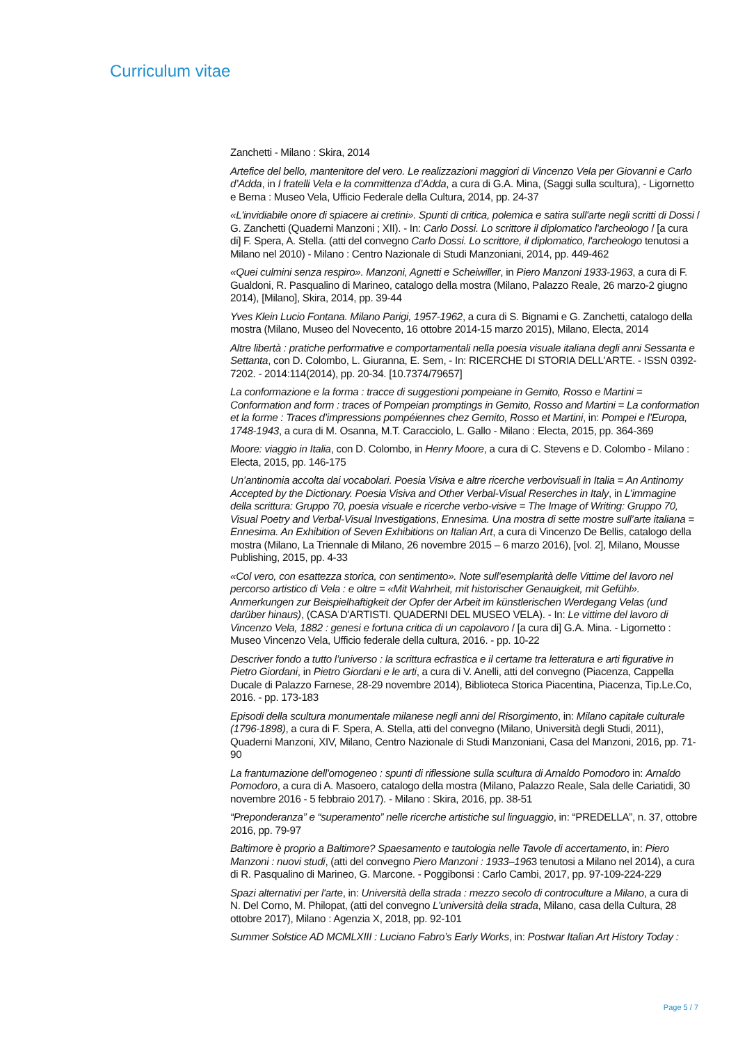Curriculum vitae
Zanchetti - Milano : Skira, 2014
Artefice del bello, mantenitore del vero. Le realizzazioni maggiori di Vincenzo Vela per Giovanni e Carlo d’Adda, in I fratelli Vela e la committenza d’Adda, a cura di G.A. Mina, (Saggi sulla scultura), - Ligornetto e Berna : Museo Vela, Ufficio Federale della Cultura, 2014, pp. 24-37
«L'invidiabile onore di spiacere ai cretini». Spunti di critica, polemica e satira sull'arte negli scritti di Dossi / G. Zanchetti (Quaderni Manzoni ; XII). - In: Carlo Dossi. Lo scrittore il diplomatico l'archeologo / [a cura di] F. Spera, A. Stella. (atti del convegno Carlo Dossi. Lo scrittore, il diplomatico, l'archeologo tenutosi a Milano nel 2010) - Milano : Centro Nazionale di Studi Manzoniani, 2014, pp. 449-462
«Quei culmini senza respiro». Manzoni, Agnetti e Scheiwiller, in Piero Manzoni 1933-1963, a cura di F. Gualdoni, R. Pasqualino di Marineo, catalogo della mostra (Milano, Palazzo Reale, 26 marzo-2 giugno 2014), [Milano], Skira, 2014, pp. 39-44
Yves Klein Lucio Fontana. Milano Parigi, 1957-1962, a cura di S. Bignami e G. Zanchetti, catalogo della mostra (Milano, Museo del Novecento, 16 ottobre 2014-15 marzo 2015), Milano, Electa, 2014
Altre libertà : pratiche performative e comportamentali nella poesia visuale italiana degli anni Sessanta e Settanta, con D. Colombo, L. Giuranna, E. Sem, - In: RICERCHE DI STORIA DELL'ARTE. - ISSN 0392-7202. - 2014:114(2014), pp. 20-34. [10.7374/79657]
La conformazione e la forma : tracce di suggestioni pompeiane in Gemito, Rosso e Martini = Conformation and form : traces of Pompeian promptings in Gemito, Rosso and Martini = La conformation et la forme : Traces d’impressions pompéiennes chez Gemito, Rosso et Martini, in: Pompei e l’Europa, 1748-1943, a cura di M. Osanna, M.T. Caracciolo, L. Gallo - Milano : Electa, 2015, pp. 364-369
Moore: viaggio in Italia, con D. Colombo, in Henry Moore, a cura di C. Stevens e D. Colombo - Milano : Electa, 2015, pp. 146-175
Un’antinomia accolta dai vocabolari. Poesia Visiva e altre ricerche verbovisuali in Italia = An Antinomy Accepted by the Dictionary. Poesia Visiva and Other Verbal-Visual Reserches in Italy, in L’immagine della scrittura: Gruppo 70, poesia visuale e ricerche verbo-visive = The Image of Writing: Gruppo 70, Visual Poetry and Verbal-Visual Investigations, Ennesima. Una mostra di sette mostre sull’arte italiana = Ennesima. An Exhibition of Seven Exhibitions on Italian Art, a cura di Vincenzo De Bellis, catalogo della mostra (Milano, La Triennale di Milano, 26 novembre 2015 – 6 marzo 2016), [vol. 2], Milano, Mousse Publishing, 2015, pp. 4-33
«Col vero, con esattezza storica, con sentimento». Note sull’esemplarità delle Vittime del lavoro nel percorso artistico di Vela : e oltre = «Mit Wahrheit, mit historischer Genauigkeit, mit Gefühl». Anmerkungen zur Beispielhaftigkeit der Opfer der Arbeit im künstlerischen Werdegang Velas (und darüber hinaus), (CASA D'ARTISTI. QUADERNI DEL MUSEO VELA). - In: Le vittime del lavoro di Vincenzo Vela, 1882 : genesi e fortuna critica di un capolavoro / [a cura di] G.A. Mina. - Ligornetto : Museo Vincenzo Vela, Ufficio federale della cultura, 2016. - pp. 10-22
Descriver fondo a tutto l’universo : la scrittura ecfrastica e il certame tra letteratura e arti figurative in Pietro Giordani, in Pietro Giordani e le arti, a cura di V. Anelli, atti del convegno (Piacenza, Cappella Ducale di Palazzo Farnese, 28-29 novembre 2014), Biblioteca Storica Piacentina, Piacenza, Tip.Le.Co, 2016. - pp. 173-183
Episodi della scultura monumentale milanese negli anni del Risorgimento, in: Milano capitale culturale (1796-1898), a cura di F. Spera, A. Stella, atti del convegno (Milano, Università degli Studi, 2011), Quaderni Manzoni, XIV, Milano, Centro Nazionale di Studi Manzoniani, Casa del Manzoni, 2016, pp. 71-90
La frantumazione dell'omogeneo : spunti di riflessione sulla scultura di Arnaldo Pomodoro in: Arnaldo Pomodoro, a cura di A. Masoero, catalogo della mostra (Milano, Palazzo Reale, Sala delle Cariatidi, 30 novembre 2016 - 5 febbraio 2017). - Milano : Skira, 2016, pp. 38-51
“Preponderanza” e “superamento” nelle ricerche artistiche sul linguaggio, in: “PREDELLA”, n. 37, ottobre 2016, pp. 79-97
Baltimore è proprio a Baltimore? Spaesamento e tautologia nelle Tavole di accertamento, in: Piero Manzoni : nuovi studi, (atti del convegno Piero Manzoni : 1933–1963 tenutosi a Milano nel 2014), a cura di R. Pasqualino di Marineo, G. Marcone. - Poggibonsi : Carlo Cambi, 2017, pp. 97-109-224-229
Spazi alternativi per l'arte, in: Università della strada : mezzo secolo di controculture a Milano, a cura di N. Del Corno, M. Philopat, (atti del convegno L'università della strada, Milano, casa della Cultura, 28 ottobre 2017), Milano : Agenzia X, 2018, pp. 92-101
Summer Solstice AD MCMLXIII : Luciano Fabro’s Early Works, in: Postwar Italian Art History Today :
Page 5 / 7